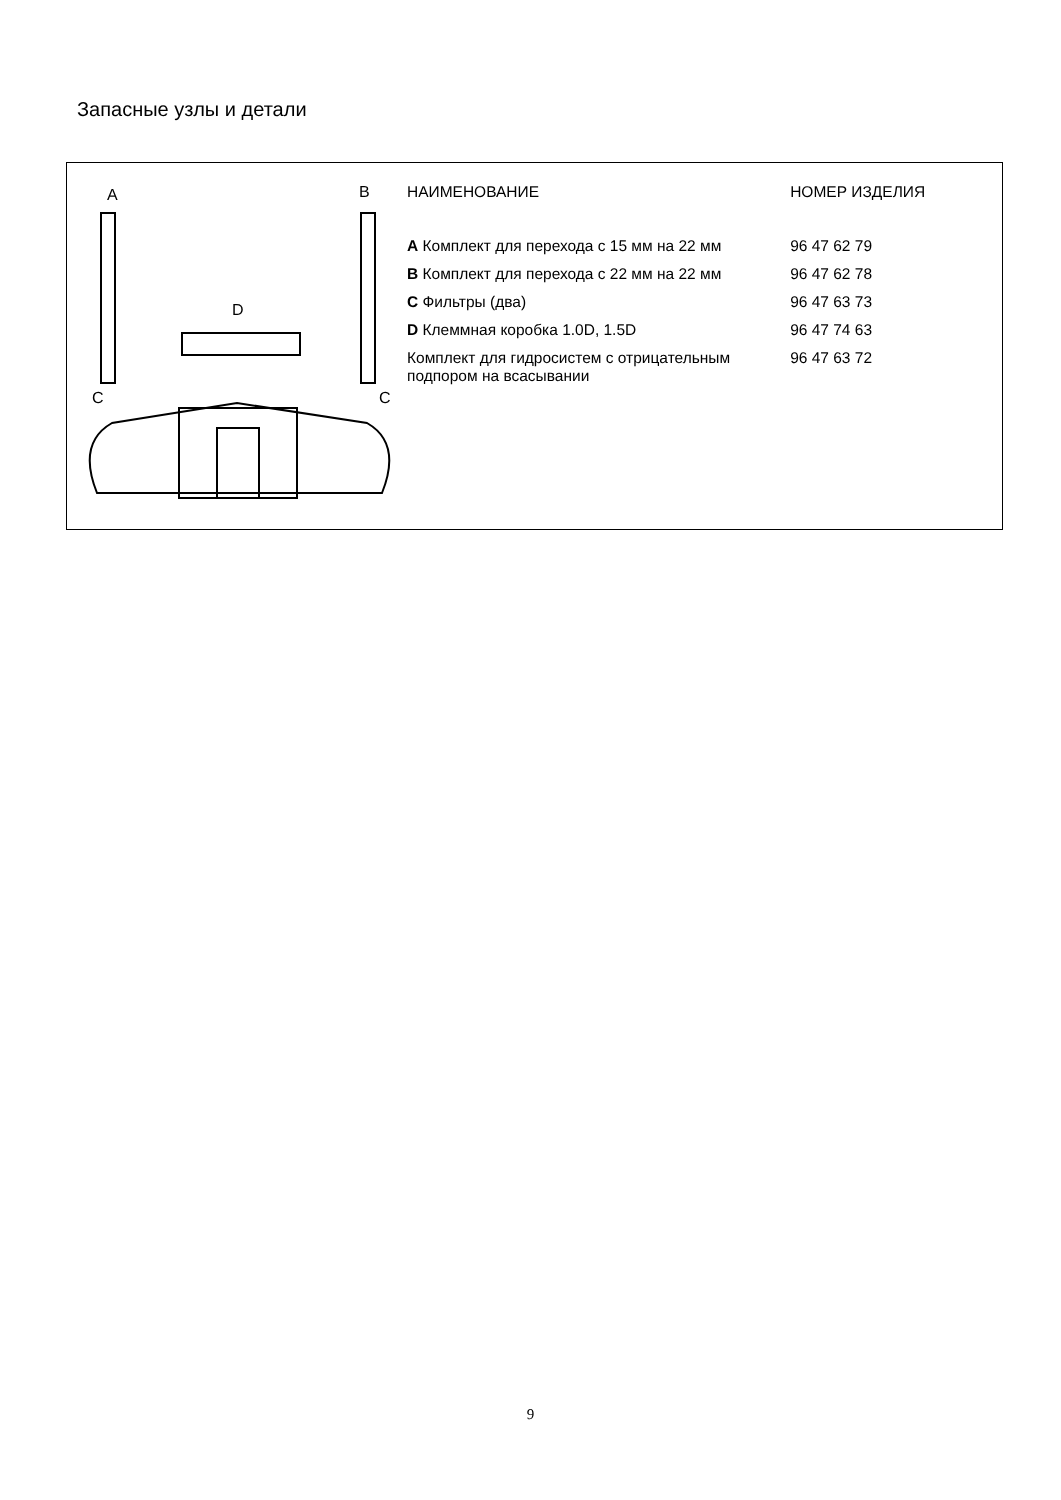Запасные узлы и детали
A
B
D
C
C
| НАИМЕНОВАНИЕ | НОМЕР ИЗДЕЛИЯ |
| --- | --- |
| A Комплект для перехода с 15 мм на 22 мм | 96 47 62 79 |
| B Комплект для перехода с 22 мм на 22 мм | 96 47 62 78 |
| C Фильтры (два) | 96 47 63 73 |
| D Клеммная коробка 1.0D, 1.5D | 96 47 74 63 |
| Комплект для гидросистем с отрицательным подпором на всасывании | 96 47 63 72 |
9